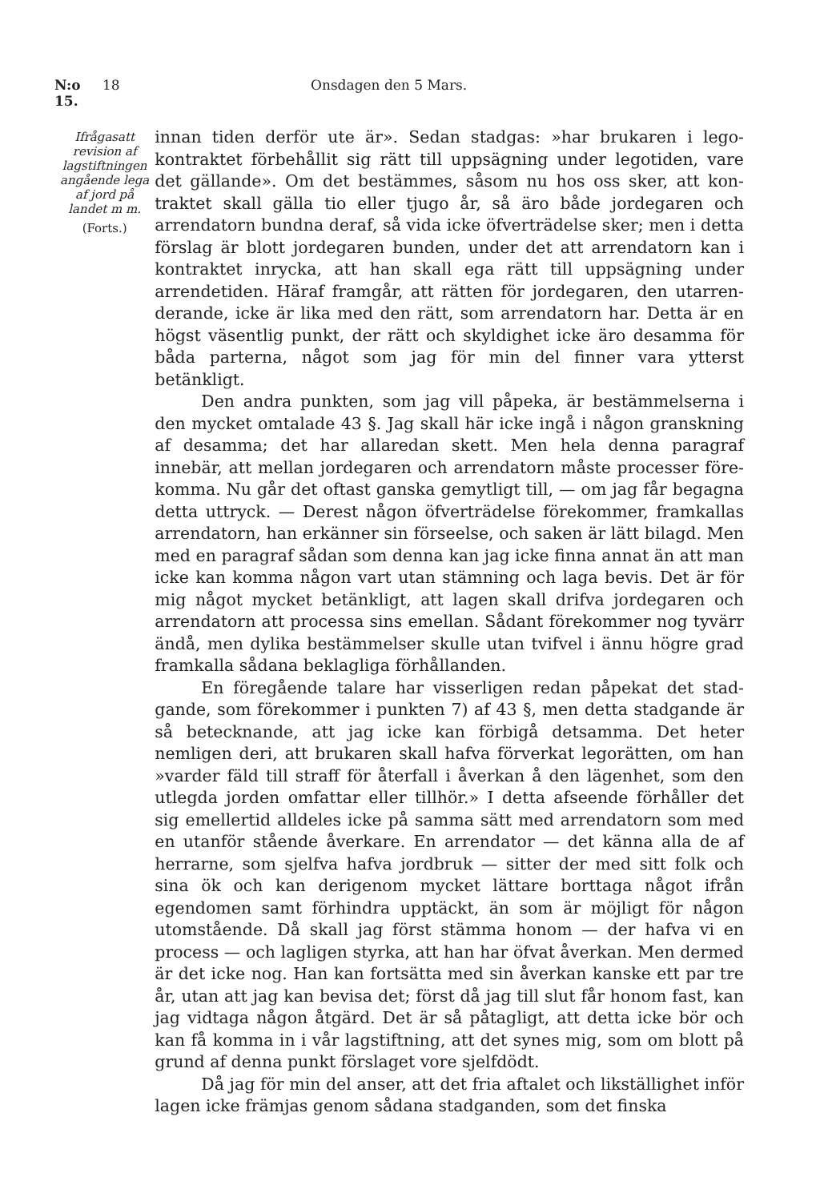N:o 15. 18 Onsdagen den 5 Mars.
Ifrågasatt revision af lagstiftningen angående lega af jord på landet m m.
(Forts.)
innan tiden derför ute är». Sedan stadgas: »har brukaren i lego­kontraktet förbehållit sig rätt till uppsägning under legotiden, vare det gällande». Om det bestämmes, såsom nu hos oss sker, att kon­traktet skall gälla tio eller tjugo år, så äro både jordegaren och arrendatorn bundna deraf, så vida icke öfverträdelse sker; men i detta förslag är blott jordegaren bunden, under det att arrendatorn kan i kontraktet inrycka, att han skall ega rätt till uppsägning under arrendetiden. Häraf framgår, att rätten för jordegaren, den utarren­derande, icke är lika med den rätt, som arrendatorn har. Detta är en högst väsentlig punkt, der rätt och skyldighet icke äro desamma för båda parterna, något som jag för min del finner vara ytterst betänkligt.
Den andra punkten, som jag vill påpeka, är bestämmelserna i den mycket omtalade 43 §. Jag skall här icke ingå i någon gransk­ning af desamma; det har allaredan skett. Men hela denna paragraf innebär, att mellan jordegaren och arrendatorn måste processer före­komma. Nu går det oftast ganska gemytligt till, — om jag får begagna detta uttryck. — Derest någon öfverträdelse förekommer, framkallas arrendatorn, han erkänner sin förseelse, och saken är lätt bilagd. Men med en paragraf sådan som denna kan jag icke finna annat än att man icke kan komma någon vart utan stämning och laga bevis. Det är för mig något mycket betänkligt, att lagen skall drifva jordegaren och arrendatorn att processa sins emellan. Så­dant förekommer nog tyvärr ändå, men dylika bestämmelser skulle utan tvifvel i ännu högre grad framkalla sådana beklagliga förhål­landen.
En föregående talare har visserligen redan påpekat det stad­gande, som förekommer i punkten 7) af 43 §, men detta stadgande är så betecknande, att jag icke kan förbigå detsamma. Det heter nemligen deri, att brukaren skall hafva förverkat legorätten, om han »varder fäld till straff för återfall i åverkan å den lägenhet, som den utlegda jorden omfattar eller tillhör.» I detta afseende för­håller det sig emellertid alldeles icke på samma sätt med arren­datorn som med en utanför stående åverkare. En arrendator — det känna alla de af herrarne, som sjelfva hafva jordbruk — sitter der med sitt folk och sina ök och kan derigenom mycket lättare bort­taga något ifrån egendomen samt förhindra upptäckt, än som är möjligt för någon utomstående. Då skall jag först stämma honom — der hafva vi en process — och lagligen styrka, att han har öfvat åverkan. Men dermed är det icke nog. Han kan fortsätta med sin åverkan kanske ett par tre år, utan att jag kan bevisa det; först då jag till slut får honom fast, kan jag vidtaga någon åtgärd. Det är så påtagligt, att detta icke bör och kan få komma in i vår lag­stiftning, att det synes mig, som om blott på grund af denna punkt förslaget vore sjelfdödt.
Då jag för min del anser, att det fria aftalet och likställighet inför lagen icke främjas genom sådana stadganden, som det finska